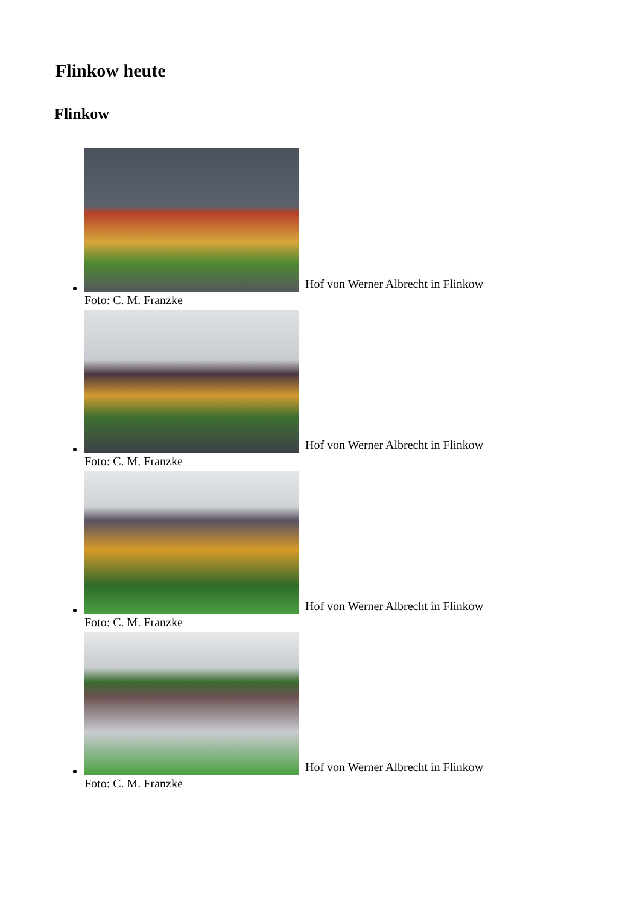Flinkow heute
Flinkow
Hof von Werner Albrecht in Flinkow
Foto: C. M. Franzke
Hof von Werner Albrecht in Flinkow
Foto: C. M. Franzke
Hof von Werner Albrecht in Flinkow
Foto: C. M. Franzke
Hof von Werner Albrecht in Flinkow
Foto: C. M. Franzke